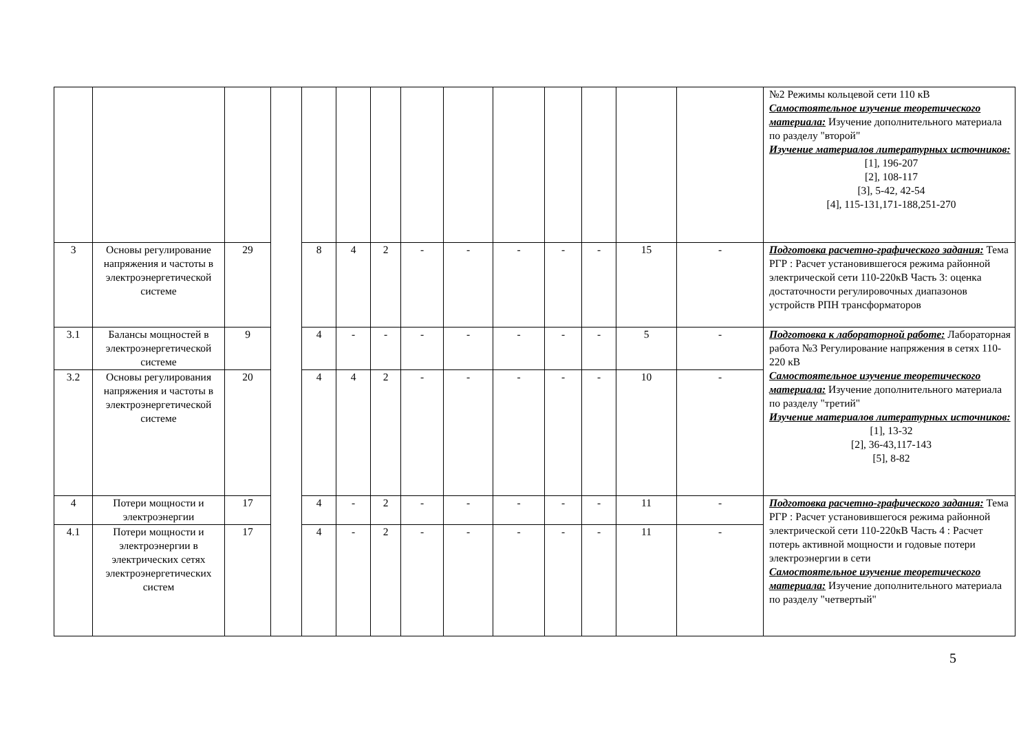| | | | | | | | | | | | | | | №2 Режимы кольцевой сети 110 кВ Самостоятельное изучение теоретического материала: Изучение дополнительного материала по разделу "второй" Изучение материалов литературных источников: [1], 196-207 [2], 108-117 [3], 5-42, 42-54 [4], 115-131,171-188,251-270 |
| 3 | Основы регулирование напряжения и частоты в электроэнергетической системе | 29 | | 8 | 4 | 2 | - | - | - | - | - | 15 | - | Подготовка расчетно-графического задания: Тема РГР : Расчет установившегося режима районной электрической сети 110-220кВ Часть 3: оценка достаточности регулировочных диапазонов устройств РПН трансформаторов |
| 3.1 | Балансы мощностей в электроэнергетической системе | 9 | | 4 | - | - | - | - | - | - | - | 5 | - | Подготовка к лабораторной работе: Лабораторная работа №3 Регулирование напряжения в сетях 110-220 кВ Самостоятельное изучение теоретического материала: Изучение дополнительного материала по разделу "третий" Изучение материалов литературных источников: [1], 13-32 [2], 36-43,117-143 [5], 8-82 |
| 3.2 | Основы регулирования напряжения и частоты в электроэнергетической системе | 20 | | 4 | 4 | 2 | - | - | - | - | - | 10 | - | |
| 4 | Потери мощности и электроэнергии | 17 | | 4 | - | 2 | - | - | - | - | - | 11 | - | Подготовка расчетно-графического задания: Тема РГР : Расчет установившегося режима районной электрической сети 110-220кВ Часть 4 : Расчет потерь активной мощности и годовые потери электроэнергии в сети Самостоятельное изучение теоретического материала: Изучение дополнительного материала по разделу "четвертый" |
| 4.1 | Потери мощности и электроэнергии в электрических сетях электроэнергетических систем | 17 | | 4 | - | 2 | - | - | - | - | - | 11 | - | |
5